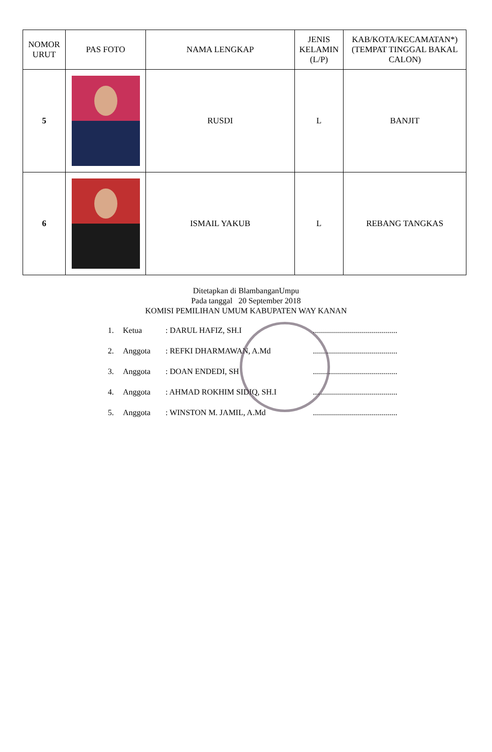| NOMOR URUT | PAS FOTO | NAMA LENGKAP | JENIS KELAMIN (L/P) | KAB/KOTA/KECAMATAN*) (TEMPAT TINGGAL BAKAL CALON) |
| --- | --- | --- | --- | --- |
| 5 | | RUSDI | L | BANJIT |
| 6 | | ISMAIL YAKUB | L | REBANG TANGKAS |
Ditetapkan di BlambanganUmpu
Pada tanggal 20 September 2018
KOMISI PEMILIHAN UMUM KABUPATEN WAY KANAN
1. Ketua: DARUL HAFIZ, SH.I ..........................................
2. Anggota: REFKI DHARMAWAN, A.Md ..........................................
3. Anggota: DOAN ENDEDI, SH ..........................................
4. Anggota: AHMAD ROKHIM SIDIQ, SH.I ..........................................
5. Anggota: WINSTON M. JAMIL, A.Md ..........................................